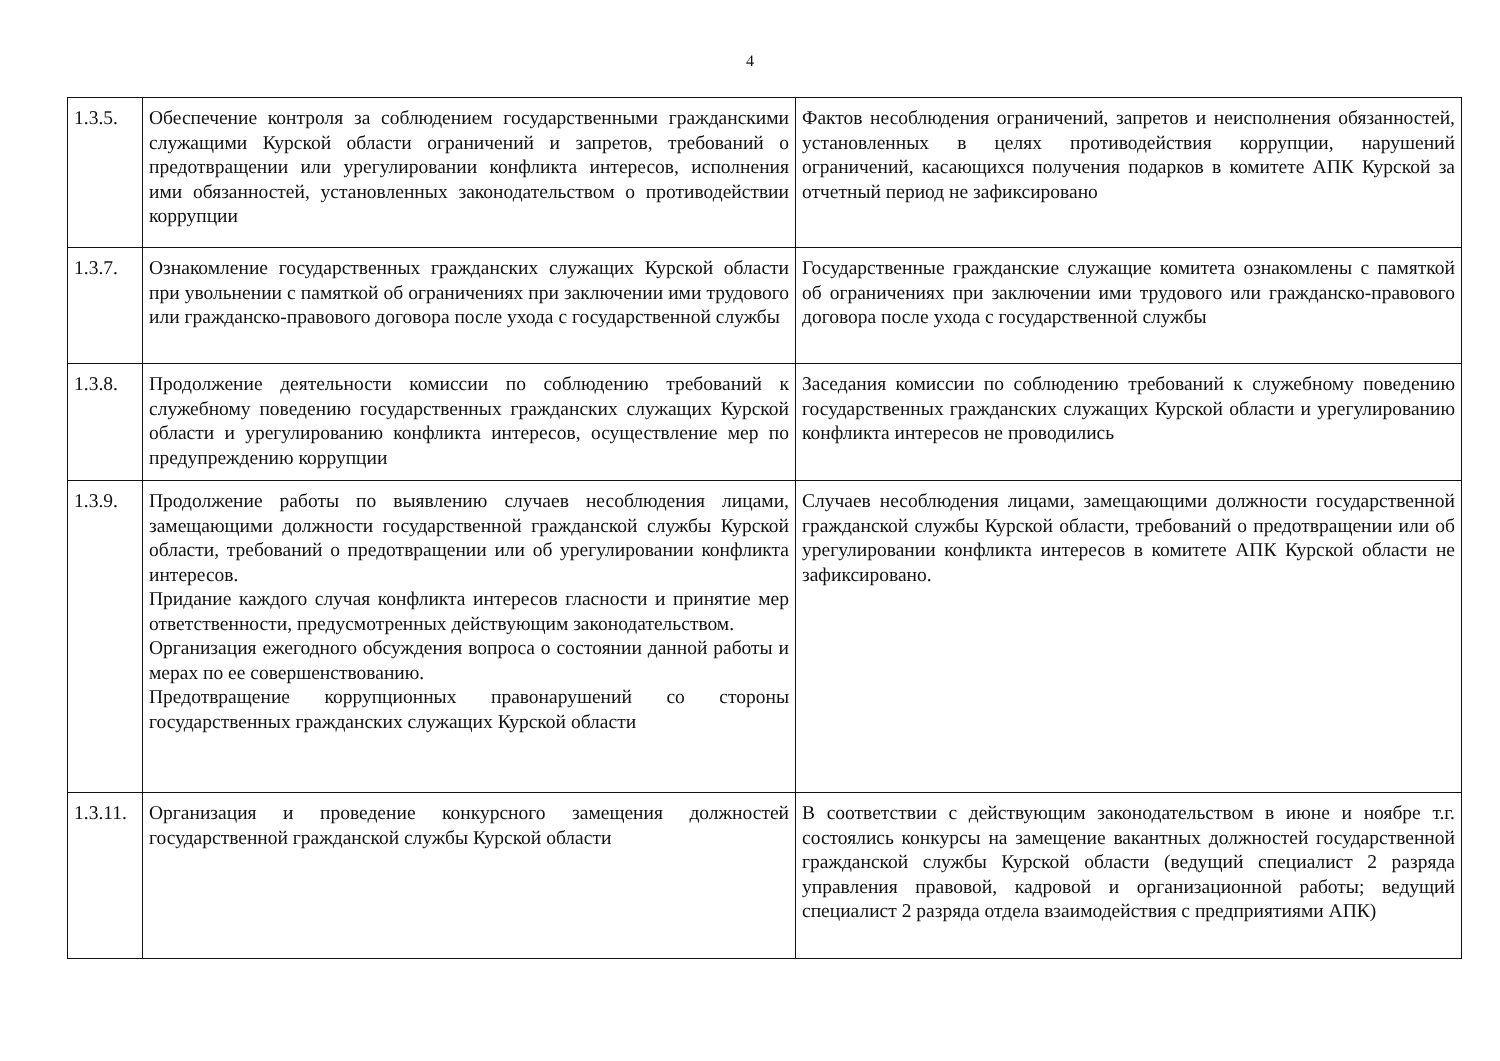4
| 1.3.5. | Обеспечение контроля за соблюдением государственными гражданскими служащими Курской области ограничений и запретов, требований о предотвращении или урегулировании конфликта интересов, исполнения ими обязанностей, установленных законодательством о противодействии коррупции | Фактов несоблюдения ограничений, запретов и неисполнения обязанностей, установленных в целях противодействия коррупции, нарушений ограничений, касающихся получения подарков в комитете АПК Курской за отчетный период не зафиксировано |
| 1.3.7. | Ознакомление государственных гражданских служащих Курской области при увольнении с памяткой об ограничениях при заключении ими трудового или гражданско-правового договора после ухода с государственной службы | Государственные гражданские служащие комитета ознакомлены с памяткой об ограничениях при заключении ими трудового или гражданско-правового договора после ухода с государственной службы |
| 1.3.8. | Продолжение деятельности комиссии по соблюдению требований к служебному поведению государственных гражданских служащих Курской области и урегулированию конфликта интересов, осуществление мер по предупреждению коррупции | Заседания комиссии по соблюдению требований к служебному поведению государственных гражданских служащих Курской области и урегулированию конфликта интересов не проводились |
| 1.3.9. | Продолжение работы по выявлению случаев несоблюдения лицами, замещающими должности государственной гражданской службы Курской области, требований о предотвращении или об урегулировании конфликта интересов. Придание каждого случая конфликта интересов гласности и принятие мер ответственности, предусмотренных действующим законодательством. Организация ежегодного обсуждения вопроса о состоянии данной работы и мерах по ее совершенствованию. Предотвращение коррупционных правонарушений со стороны государственных гражданских служащих Курской области | Случаев несоблюдения лицами, замещающими должности государственной гражданской службы Курской области, требований о предотвращении или об урегулировании конфликта интересов в комитете АПК Курской области не зафиксировано. |
| 1.3.11. | Организация и проведение конкурсного замещения должностей государственной гражданской службы Курской области | В соответствии с действующим законодательством в июне и ноябре т.г. состоялись конкурсы на замещение вакантных должностей государственной гражданской службы Курской области (ведущий специалист 2 разряда управления правовой, кадровой и организационной работы; ведущий специалист 2 разряда отдела взаимодействия с предприятиями АПК) |